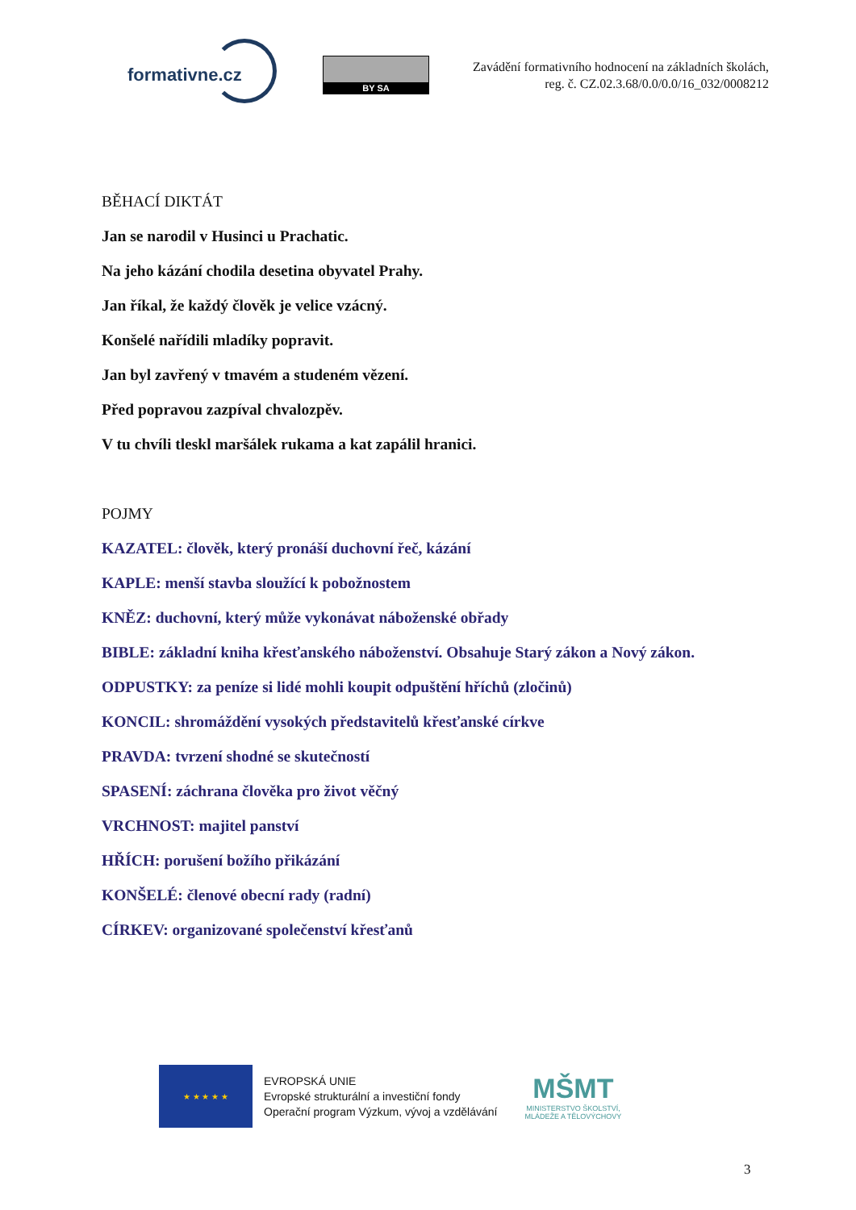formativne.cz
BY SA
Zavádění formativního hodnocení na základních školách,
reg. č. CZ.02.3.68/0.0/0.0/16_032/0008212
BĚHACÍ DIKTÁT
Jan se narodil v Husinci u Prachatic.
Na jeho kázání chodila desetina obyvatel Prahy.
Jan říkal, že každý člověk je velice vzácný.
Konšelé nařídili mladíky popravit.
Jan byl zavřený v tmavém a studeném vězení.
Před popravou zazpíval chvalozpěv.
V tu chvíli tleskl maršálek rukama a kat zapálil hranici.
POJMY
KAZATEL: člověk, který pronáší duchovní řeč, kázání
KAPLE: menší stavba sloužící k pobožnostem
KNĚZ: duchovní, který může vykonávat náboženské obřady
BIBLE: základní kniha křesťanského náboženství. Obsahuje Starý zákon a Nový zákon.
ODPUSTKY: za peníze si lidé mohli koupit odpuštění hříchů (zločinů)
KONCIL: shromáždění vysokých představitelů křesťanské církve
PRAVDA: tvrzení shodné se skutečností
SPASENÍ: záchrana člověka pro život věčný
VRCHNOST: majitel panství
HŘÍCH: porušení božího přikázání
KONŠELÉ: členové obecní rady (radní)
CÍRKEV: organizované společenství křesťanů
★ ★ ★ ★ ★
EVROPSKÁ UNIE
Evropské strukturální a investiční fondy
Operační program Výzkum, vývoj a vzdělávání
MŠMT
MINISTERSTVO ŠKOLSTVÍ,
MLÁDEŽE A TĚLOVÝCHOVY
3